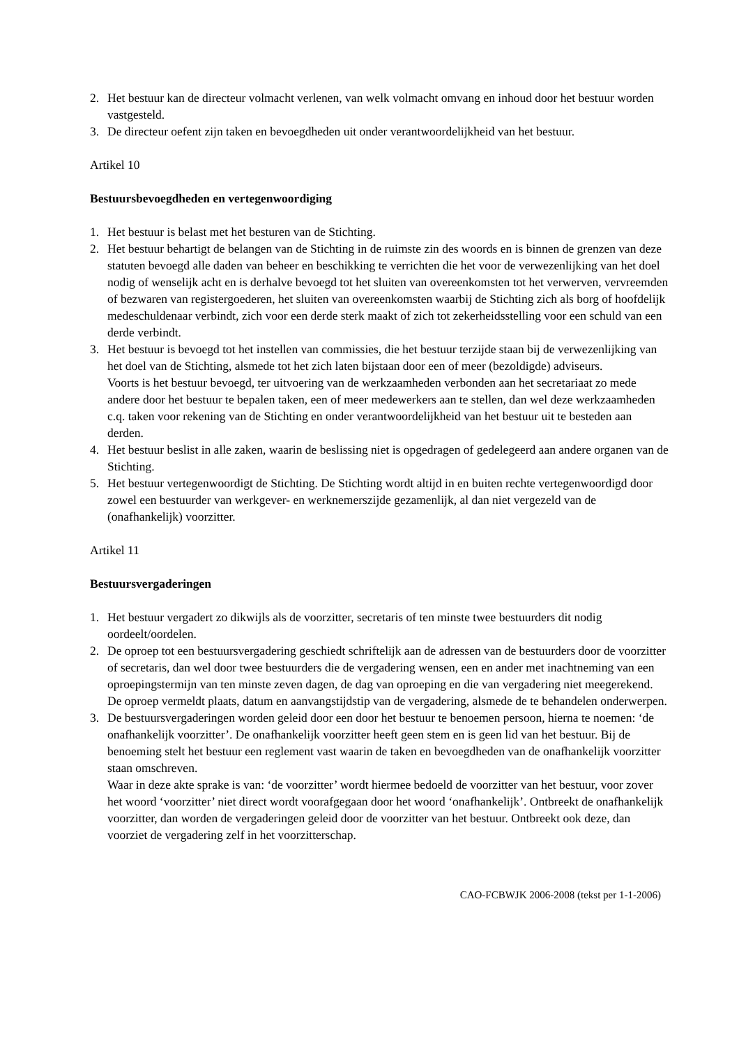2. Het bestuur kan de directeur volmacht verlenen, van welk volmacht omvang en inhoud door het bestuur worden vastgesteld.
3. De directeur oefent zijn taken en bevoegdheden uit onder verantwoordelijkheid van het bestuur.
Artikel 10
Bestuursbevoegdheden en vertegenwoordiging
1. Het bestuur is belast met het besturen van de Stichting.
2. Het bestuur behartigt de belangen van de Stichting in de ruimste zin des woords en is binnen de grenzen van deze statuten bevoegd alle daden van beheer en beschikking te verrichten die het voor de verwezenlijking van het doel nodig of wenselijk acht en is derhalve bevoegd tot het sluiten van overeenkomsten tot het verwerven, vervreemden of bezwaren van registergoederen, het sluiten van overeenkomsten waarbij de Stichting zich als borg of hoofdelijk medeschuldenaar verbindt, zich voor een derde sterk maakt of zich tot zekerheidsstelling voor een schuld van een derde verbindt.
3. Het bestuur is bevoegd tot het instellen van commissies, die het bestuur terzijde staan bij de verwezenlijking van het doel van de Stichting, alsmede tot het zich laten bijstaan door een of meer (bezoldigde) adviseurs.
Voorts is het bestuur bevoegd, ter uitvoering van de werkzaamheden verbonden aan het secretariaat zo mede andere door het bestuur te bepalen taken, een of meer medewerkers aan te stellen, dan wel deze werkzaamheden c.q. taken voor rekening van de Stichting en onder verantwoordelijkheid van het bestuur uit te besteden aan derden.
4. Het bestuur beslist in alle zaken, waarin de beslissing niet is opgedragen of gedelegeerd aan andere organen van de Stichting.
5. Het bestuur vertegenwoordigt de Stichting. De Stichting wordt altijd in en buiten rechte vertegenwoordigd door zowel een bestuurder van werkgever- en werknemerszijde gezamenlijk, al dan niet vergezeld van de (onafhankelijk) voorzitter.
Artikel 11
Bestuursvergaderingen
1. Het bestuur vergadert zo dikwijls als de voorzitter, secretaris of ten minste twee bestuurders dit nodig oordeelt/oordelen.
2. De oproep tot een bestuursvergadering geschiedt schriftelijk aan de adressen van de bestuurders door de voorzitter of secretaris, dan wel door twee bestuurders die de vergadering wensen, een en ander met inachtneming van een oproepingstermijn van ten minste zeven dagen, de dag van oproeping en die van vergadering niet meegerekend.
De oproep vermeldt plaats, datum en aanvangstijdstip van de vergadering, alsmede de te behandelen onderwerpen.
3. De bestuursvergaderingen worden geleid door een door het bestuur te benoemen persoon, hierna te noemen: ‘de onafhankelijk voorzitter’. De onafhankelijk voorzitter heeft geen stem en is geen lid van het bestuur. Bij de benoeming stelt het bestuur een reglement vast waarin de taken en bevoegdheden van de onafhankelijk voorzitter staan omschreven.
Waar in deze akte sprake is van: ‘de voorzitter’ wordt hiermee bedoeld de voorzitter van het bestuur, voor zover het woord ‘voorzitter’ niet direct wordt voorafgegaan door het woord ‘onafhankelijk’. Ontbreekt de onafhankelijk voorzitter, dan worden de vergaderingen geleid door de voorzitter van het bestuur. Ontbreekt ook deze, dan voorziet de vergadering zelf in het voorzitterschap.
CAO-FCBWJK 2006-2008 (tekst per 1-1-2006)